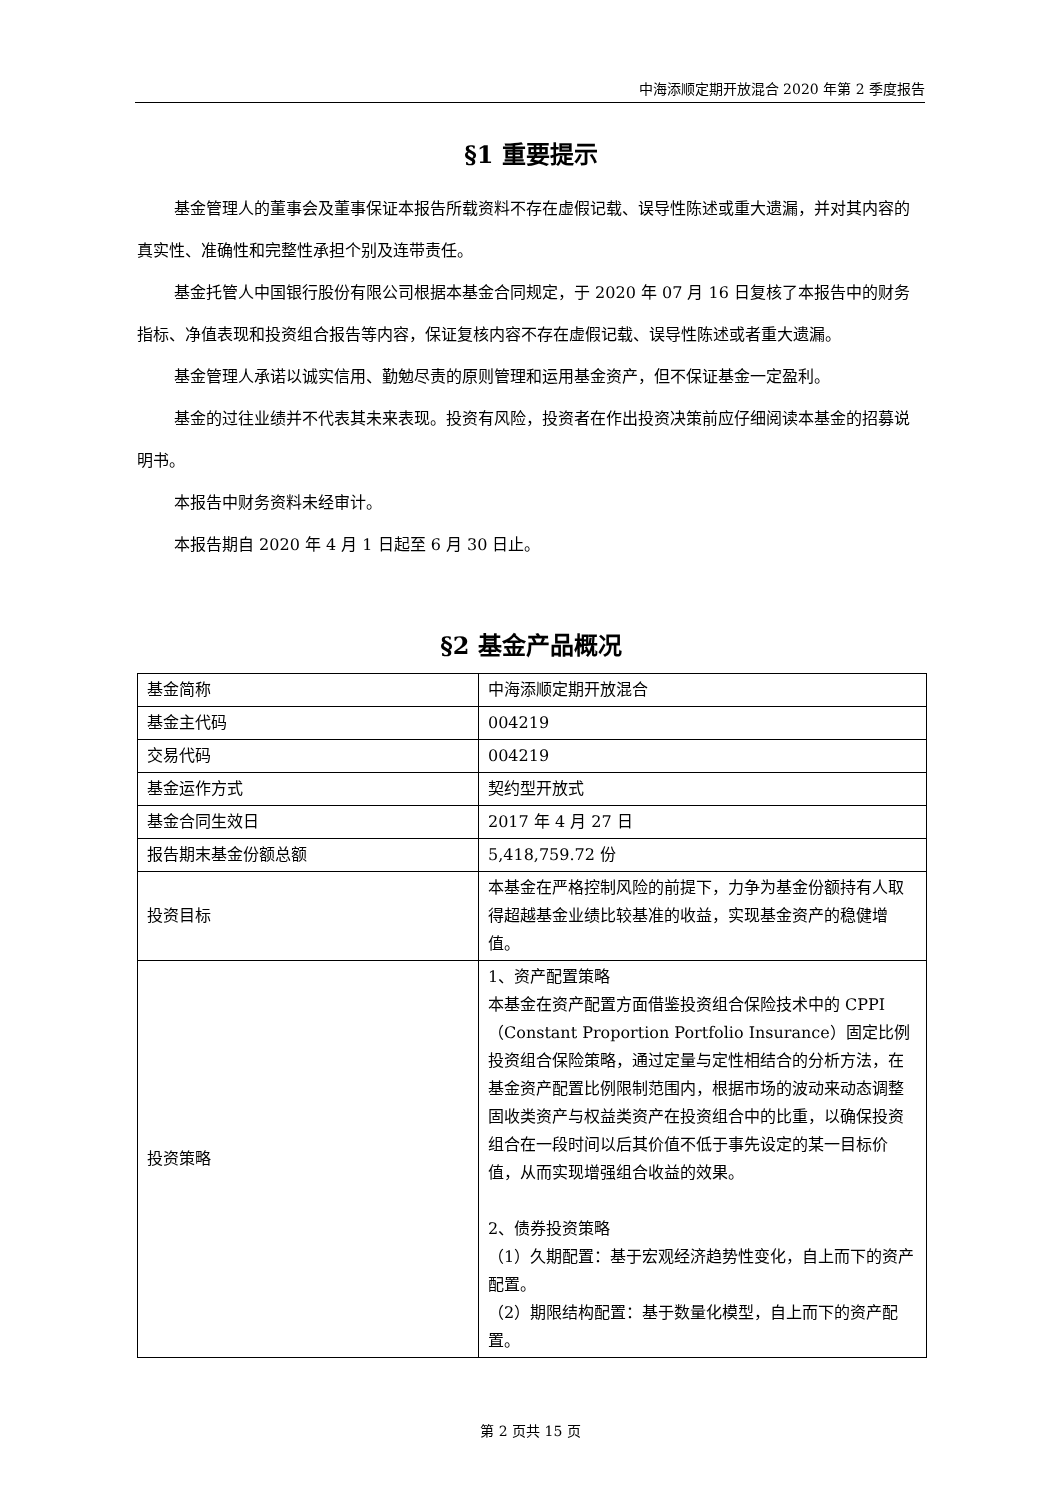中海添顺定期开放混合 2020 年第 2 季度报告
§1 重要提示
基金管理人的董事会及董事保证本报告所载资料不存在虚假记载、误导性陈述或重大遗漏，并对其内容的真实性、准确性和完整性承担个别及连带责任。
基金托管人中国银行股份有限公司根据本基金合同规定，于 2020 年 07 月 16 日复核了本报告中的财务指标、净值表现和投资组合报告等内容，保证复核内容不存在虚假记载、误导性陈述或者重大遗漏。
基金管理人承诺以诚实信用、勤勉尽责的原则管理和运用基金资产，但不保证基金一定盈利。
基金的过往业绩并不代表其未来表现。投资有风险，投资者在作出投资决策前应仔细阅读本基金的招募说明书。
本报告中财务资料未经审计。
本报告期自 2020 年 4 月 1 日起至 6 月 30 日止。
§2 基金产品概况
| 基金简称 | 中海添顺定期开放混合 |
| 基金主代码 | 004219 |
| 交易代码 | 004219 |
| 基金运作方式 | 契约型开放式 |
| 基金合同生效日 | 2017 年 4 月 27 日 |
| 报告期末基金份额总额 | 5,418,759.72 份 |
| 投资目标 | 本基金在严格控制风险的前提下，力争为基金份额持有人取得超越基金业绩比较基准的收益，实现基金资产的稳健增值。 |
| 投资策略 | 1、资产配置策略 本基金在资产配置方面借鉴投资组合保险技术中的 CPPI（Constant Proportion Portfolio Insurance）固定比例投资组合保险策略，通过定量与定性相结合的分析方法，在基金资产配置比例限制范围内，根据市场的波动来动态调整固收类资产与权益类资产在投资组合中的比重，以确保投资组合在一段时间以后其价值不低于事先设定的某一目标价值，从而实现增强组合收益的效果。 2、债券投资策略 （1）久期配置：基于宏观经济趋势性变化，自上而下的资产配置。 （2）期限结构配置：基于数量化模型，自上而下的资产配置。 |
第 2 页共 15 页